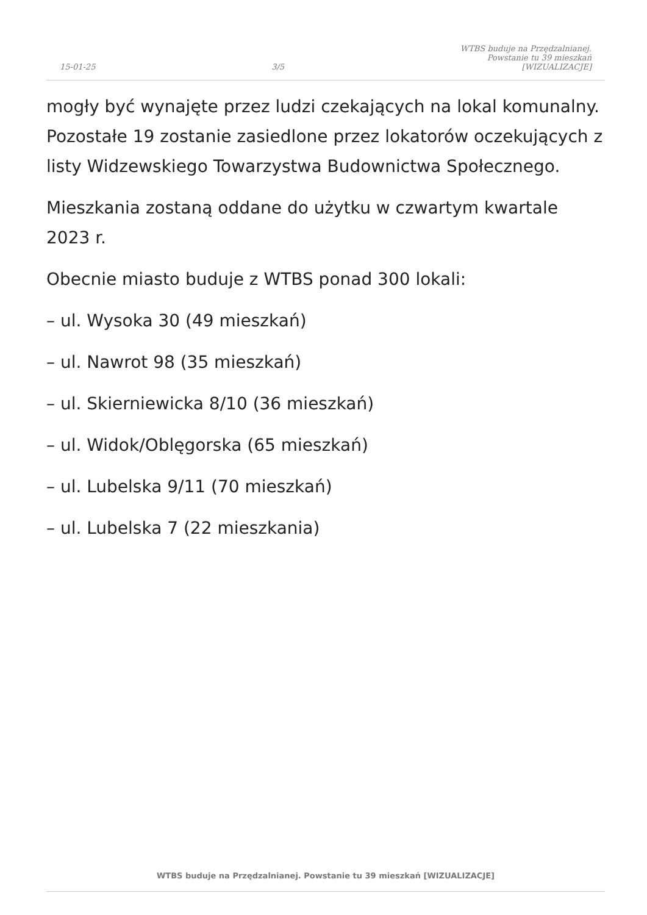15-01-25
3/5
WTBS buduje na Przędzalnianej.
Powstanie tu 39 mieszkań
[WIZUALIZACJE]
mogły być wynajęte przez ludzi czekających na lokal komunalny. Pozostałe 19 zostanie zasiedlone przez lokatorów oczekujących z listy Widzewskiego Towarzystwa Budownictwa Społecznego.
Mieszkania zostaną oddane do użytku w czwartym kwartale 2023 r.
Obecnie miasto buduje z WTBS ponad 300 lokali:
– ul. Wysoka 30 (49 mieszkań)
– ul. Nawrot 98 (35 mieszkań)
– ul. Skierniewicka 8/10 (36 mieszkań)
– ul. Widok/Oblęgorska (65 mieszkań)
– ul. Lubelska 9/11 (70 mieszkań)
– ul. Lubelska 7 (22 mieszkania)
WTBS buduje na Przędzalnianej. Powstanie tu 39 mieszkań [WIZUALIZACJE]